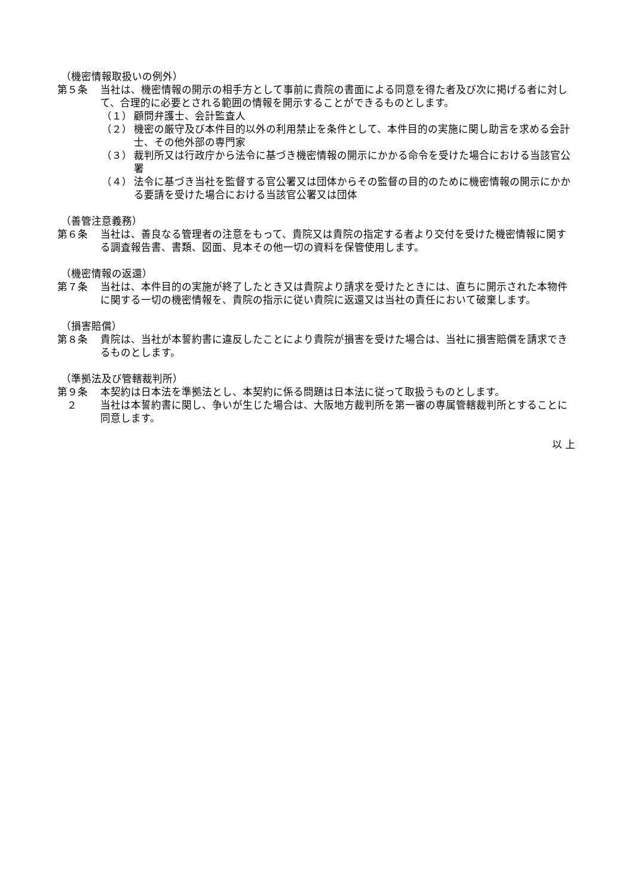（機密情報取扱いの例外）
第５条 当社は、機密情報の開示の相手方として事前に貴院の書面による同意を得た者及び次に掲げる者に対して、合理的に必要とされる範囲の情報を開示することができるものとします。
（１） 顧問弁護士、会計監査人
（２） 機密の厳守及び本件目的以外の利用禁止を条件として、本件目的の実施に関し助言を求める会計士、その他外部の専門家
（３） 裁判所又は行政庁から法令に基づき機密情報の開示にかかる命令を受けた場合における当該官公署
（４） 法令に基づき当社を監督する官公署又は団体からその監督の目的のために機密情報の開示にかかる要請を受けた場合における当該官公署又は団体
（善管注意義務）
第６条 当社は、善良なる管理者の注意をもって、貴院又は貴院の指定する者より交付を受けた機密情報に関する調査報告書、書類、図面、見本その他一切の資料を保管使用します。
（機密情報の返還）
第７条 当社は、本件目的の実施が終了したとき又は貴院より請求を受けたときには、直ちに開示された本物件に関する一切の機密情報を、貴院の指示に従い貴院に返還又は当社の責任において破棄します。
（損害賠償）
第８条 貴院は、当社が本誓約書に違反したことにより貴院が損害を受けた場合は、当社に損害賠償を請求できるものとします。
（準拠法及び管轄裁判所）
第９条 本契約は日本法を準拠法とし、本契約に係る問題は日本法に従って取扱うものとします。
２ 当社は本誓約書に関し、争いが生じた場合は、大阪地方裁判所を第一審の専属管轄裁判所とすることに同意します。
以 上